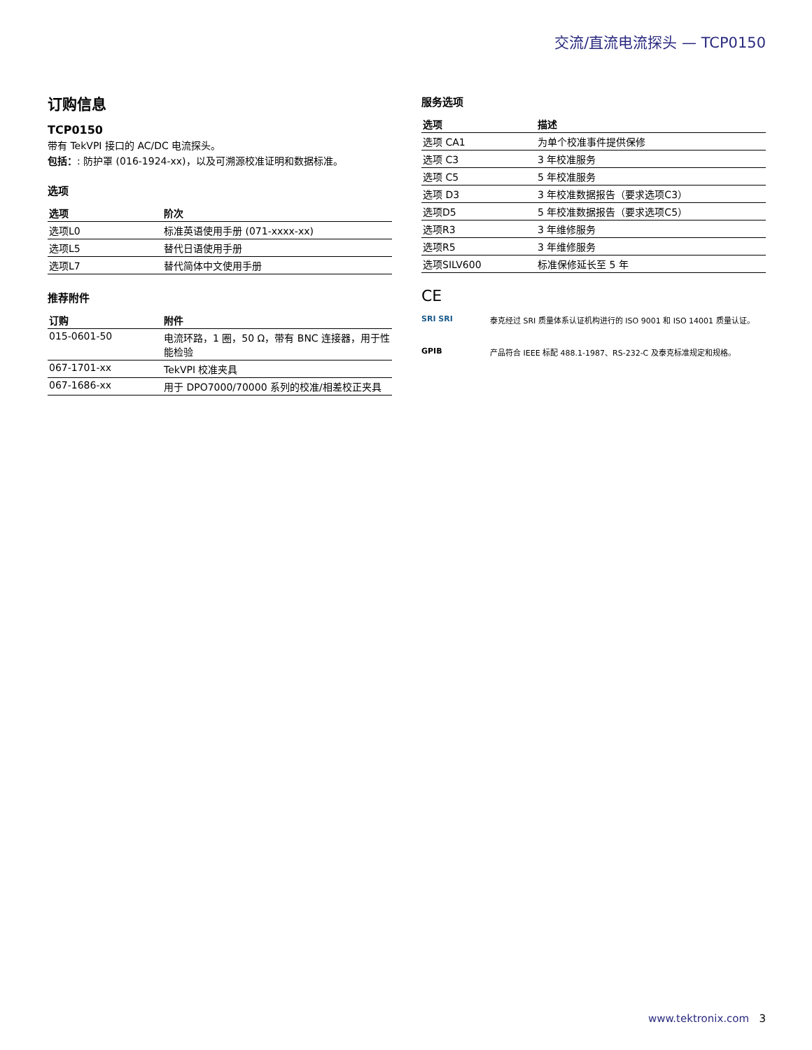交流/直流电流探头 — TCP0150
订购信息
TCP0150
带有 TekVPI 接口的 AC/DC 电流探头。
包括：: 防护罩 (016-1924-xx)，以及可溯源校准证明和数据标准。
选项
| 选项 | 阶次 |
| --- | --- |
| 选项L0 | 标准英语使用手册 (071-xxxx-xx) |
| 选项L5 | 替代日语使用手册 |
| 选项L7 | 替代简体中文使用手册 |
推荐附件
| 订购 | 附件 |
| --- | --- |
| 015-0601-50 | 电流环路，1 圈，50 Ω，带有 BNC 连接器，用于性能检验 |
| 067-1701-xx | TekVPI 校准夹具 |
| 067-1686-xx | 用于 DPO7000/70000 系列的校准/相差校正夹具 |
服务选项
| 选项 | 描述 |
| --- | --- |
| 选项 CA1 | 为单个校准事件提供保修 |
| 选项 C3 | 3 年校准服务 |
| 选项 C5 | 5 年校准服务 |
| 选项 D3 | 3 年校准数据报告（要求选项C3） |
| 选项D5 | 5 年校准数据报告（要求选项C5） |
| 选项R3 | 3 年维修服务 |
| 选项R5 | 3 年维修服务 |
| 选项SILV600 | 标准保修延长至 5 年 |
CE
SRI SRI 泰克经过 SRI 质量体系认证机构进行的 ISO 9001 和 ISO 14001 质量认证。
GPIB 产品符合 IEEE 标配 488.1-1987、RS-232-C 及泰克标准规定和规格。
www.tektronix.com 3